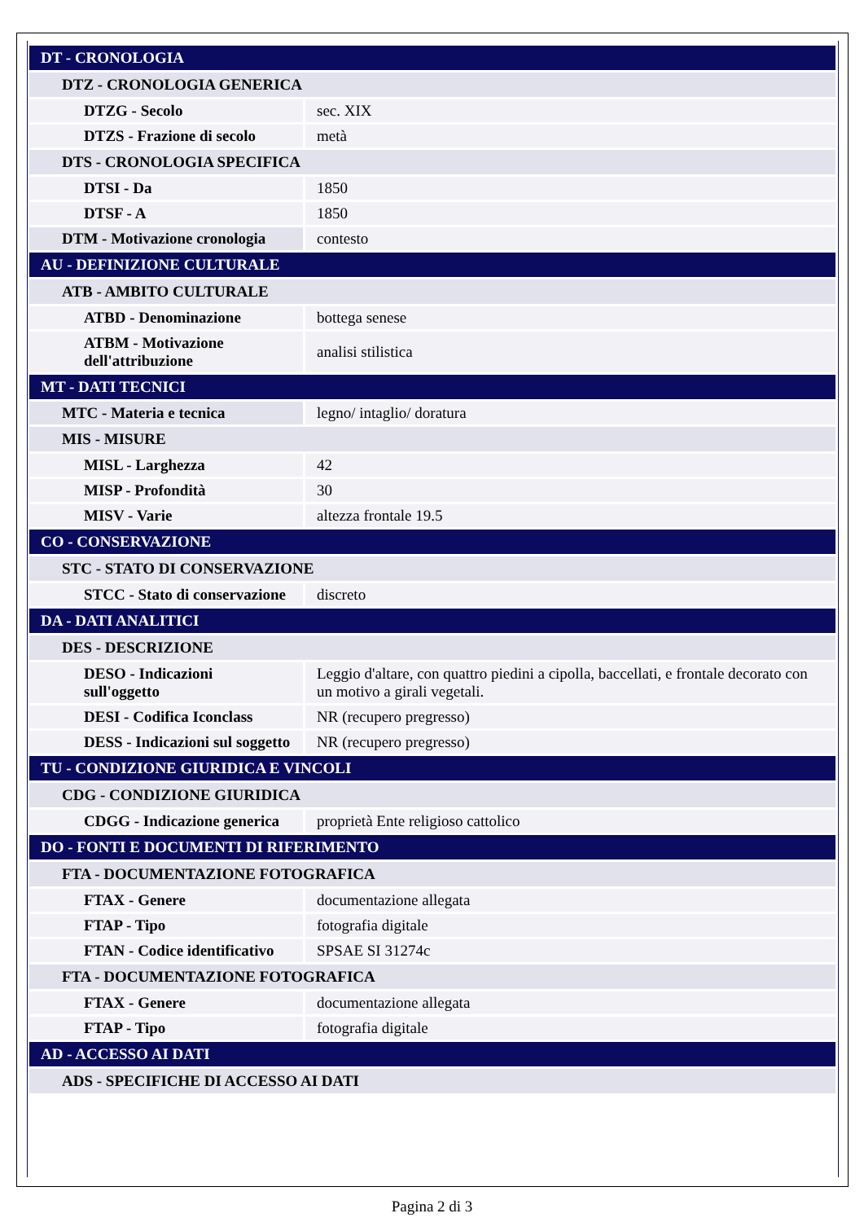| DT - CRONOLOGIA | |
| DTZ - CRONOLOGIA GENERICA | |
| DTZG - Secolo | sec. XIX |
| DTZS - Frazione di secolo | metà |
| DTS - CRONOLOGIA SPECIFICA | |
| DTSI - Da | 1850 |
| DTSF - A | 1850 |
| DTM - Motivazione cronologia | contesto |
| AU - DEFINIZIONE CULTURALE | |
| ATB - AMBITO CULTURALE | |
| ATBD - Denominazione | bottega senese |
| ATBM - Motivazione dell'attribuzione | analisi stilistica |
| MT - DATI TECNICI | |
| MTC - Materia e tecnica | legno/ intaglio/ doratura |
| MIS - MISURE | |
| MISL - Larghezza | 42 |
| MISP - Profondità | 30 |
| MISV - Varie | altezza frontale 19.5 |
| CO - CONSERVAZIONE | |
| STC - STATO DI CONSERVAZIONE | |
| STCC - Stato di conservazione | discreto |
| DA - DATI ANALITICI | |
| DES - DESCRIZIONE | |
| DESO - Indicazioni sull'oggetto | Leggio d'altare, con quattro piedini a cipolla, baccellati, e frontale decorato con un motivo a girali vegetali. |
| DESI - Codifica Iconclass | NR (recupero pregresso) |
| DESS - Indicazioni sul soggetto | NR (recupero pregresso) |
| TU - CONDIZIONE GIURIDICA E VINCOLI | |
| CDG - CONDIZIONE GIURIDICA | |
| CDGG - Indicazione generica | proprietà Ente religioso cattolico |
| DO - FONTI E DOCUMENTI DI RIFERIMENTO | |
| FTA - DOCUMENTAZIONE FOTOGRAFICA | |
| FTAX - Genere | documentazione allegata |
| FTAP - Tipo | fotografia digitale |
| FTAN - Codice identificativo | SPSAE SI 31274c |
| FTA - DOCUMENTAZIONE FOTOGRAFICA | |
| FTAX - Genere | documentazione allegata |
| FTAP - Tipo | fotografia digitale |
| AD - ACCESSO AI DATI | |
| ADS - SPECIFICHE DI ACCESSO AI DATI | |
Pagina 2 di 3